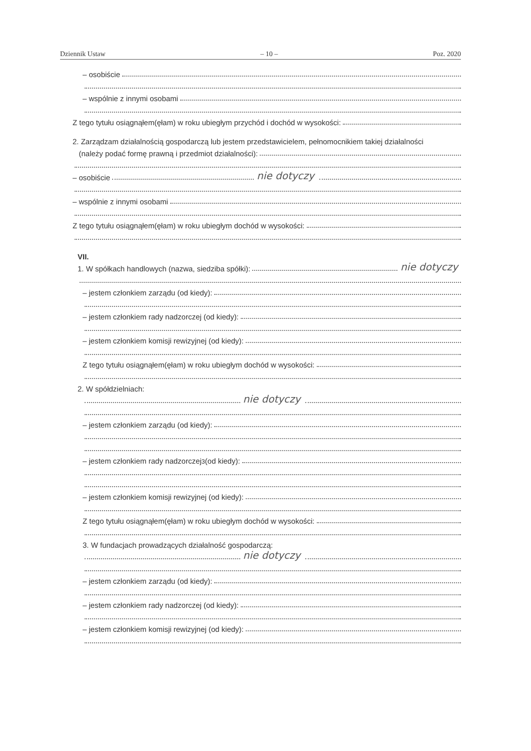Dziennik Ustaw – 10 – Poz. 2020
– osobiście
– wspólnie z innymi osobami
Z tego tytułu osiągnąłem(ęłam) w roku ubiegłym przychód i dochód w wysokości:
2. Zarządzam działalnością gospodarczą lub jestem przedstawicielem, pełnomocnikiem takiej działalności
(należy podać formę prawną i przedmiot działalności):
– osobiście nie dotyczy
– wspólnie z innymi osobami
Z tego tytułu osiągnąłem(ęłam) w roku ubiegłym dochód w wysokości:
VII.
1. W spółkach handlowych (nazwa, siedziba spółki): nie dotyczy
– jestem członkiem zarządu (od kiedy):
– jestem członkiem rady nadzorczej (od kiedy):
– jestem członkiem komisji rewizyjnej (od kiedy):
Z tego tytułu osiągnąłem(ęłam) w roku ubiegłym dochód w wysokości:
2. W spółdzielniach:
nie dotyczy
– jestem członkiem zarządu (od kiedy):
– jestem członkiem rady nadzorczej<sup>3</sup> (od kiedy):
– jestem członkiem komisji rewizyjnej (od kiedy):
Z tego tytułu osiągnąłem(ęłam) w roku ubiegłym dochód w wysokości:
3. W fundacjach prowadzących działalność gospodarczą:
nie dotyczy
– jestem członkiem zarządu (od kiedy):
– jestem członkiem rady nadzorczej (od kiedy):
– jestem członkiem komisji rewizyjnej (od kiedy):